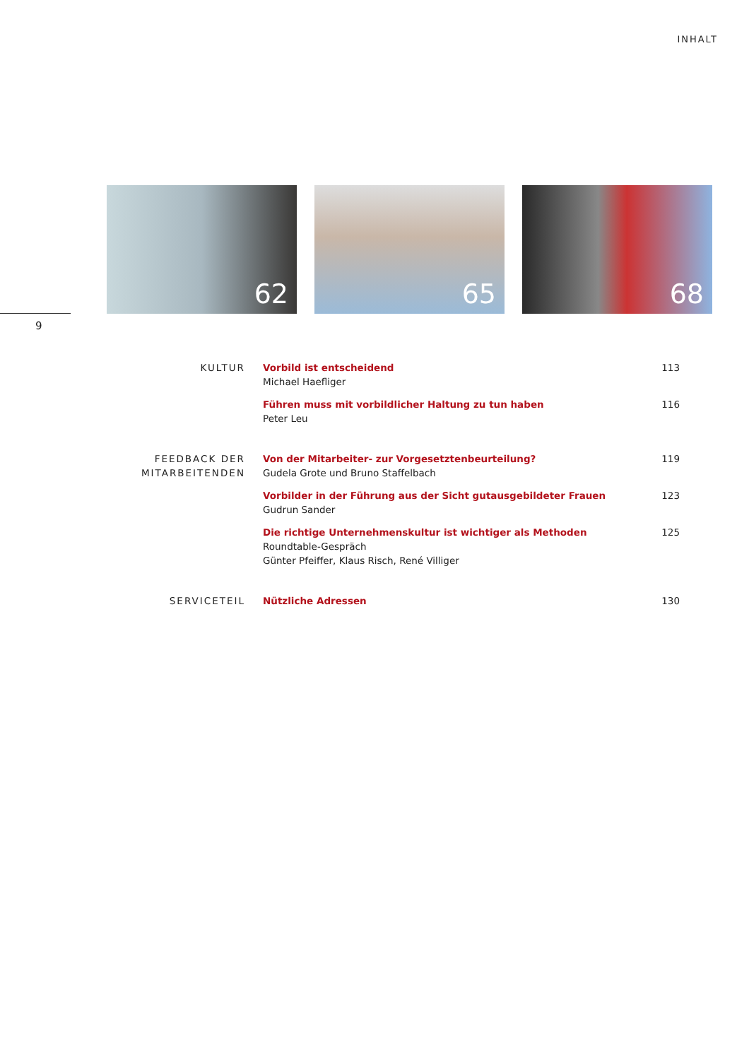INHALT
62
65
68
9
KULTUR Vorbild ist entscheidend
Michael Haefliger
113
Führen muss mit vorbildlicher Haltung zu tun haben
Peter Leu
116
FEEDBACK DER
MITARBEITENDEN
Von der Mitarbeiter- zur Vorgesetztenbeurteilung?
Gudela Grote und Bruno Staffelbach
119
Vorbilder in der Führung aus der Sicht gutausgebildeter Frauen
Gudrun Sander
123
Die richtige Unternehmenskultur ist wichtiger als Methoden
Roundtable-Gespräch
Günter Pfeiffer, Klaus Risch, René Villiger
125
SERVICETEIL Nützliche Adressen 130